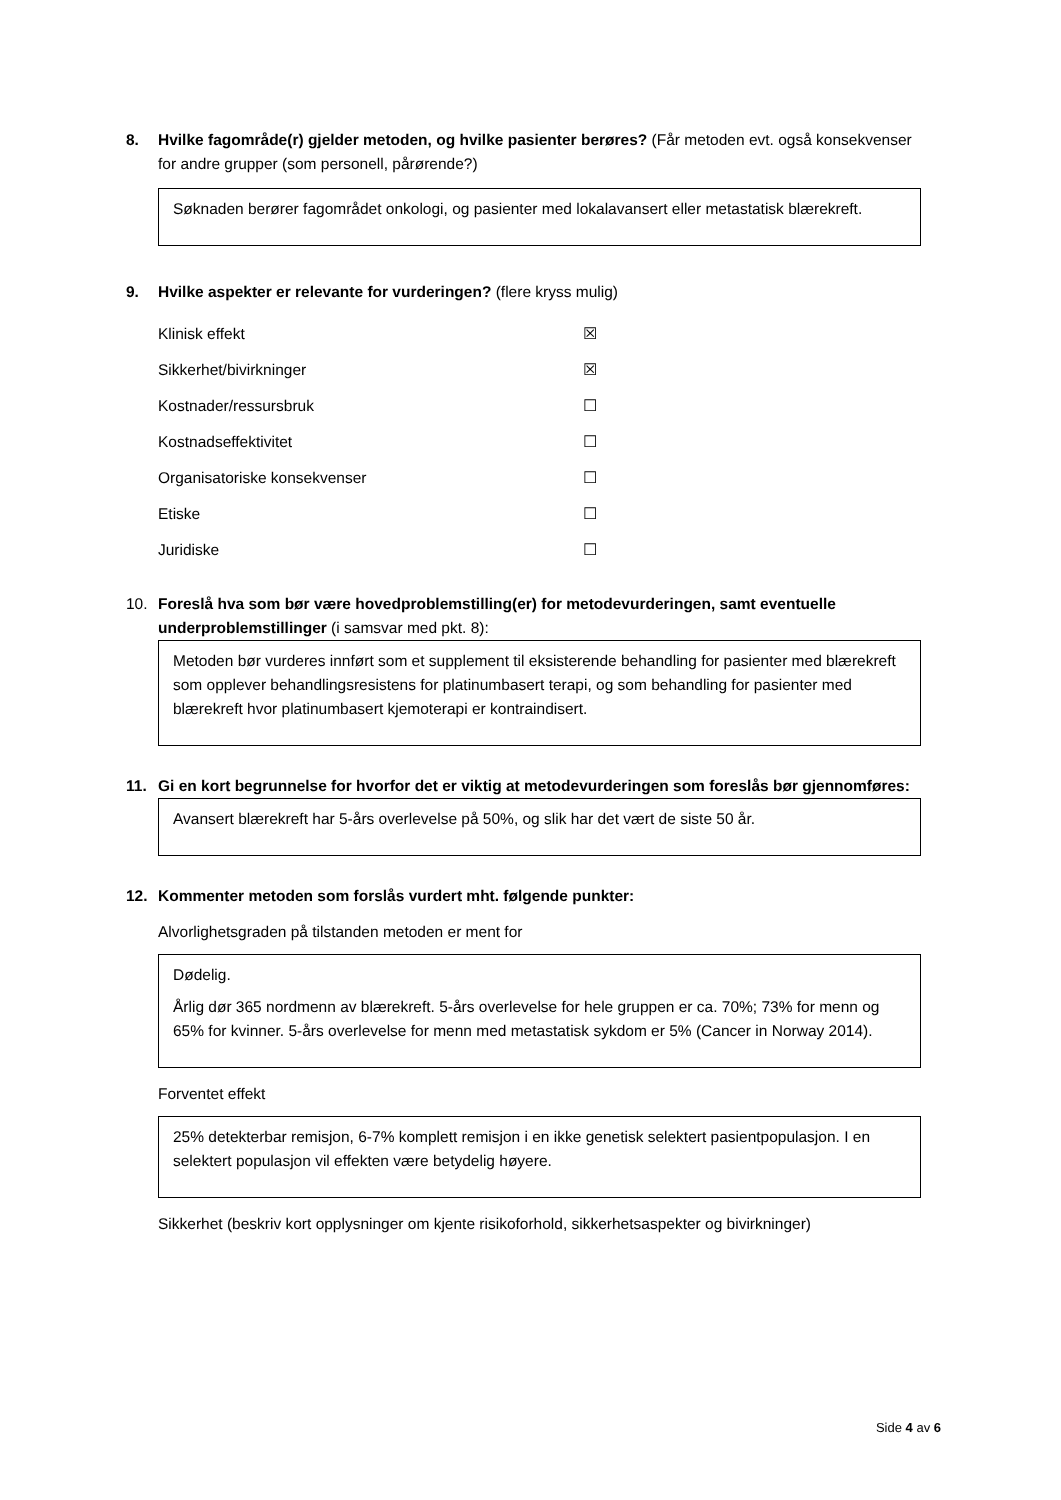8. Hvilke fagområde(r) gjelder metoden, og hvilke pasienter berøres? (Får metoden evt. også konsekvenser for andre grupper (som personell, pårørende?)
Søknaden berører fagområdet onkologi, og pasienter med lokalavansert eller metastatisk blærekreft.
9. Hvilke aspekter er relevante for vurderingen? (flere kryss mulig)
Klinisk effekt ☒
Sikkerhet/bivirkninger ☒
Kostnader/ressursbruk ☐
Kostnadseffektivitet ☐
Organisatoriske konsekvenser ☐
Etiske ☐
Juridiske ☐
10. Foreslå hva som bør være hovedproblemstilling(er) for metodevurderingen, samt eventuelle underproblemstillinger (i samsvar med pkt. 8):
Metoden bør vurderes innført som et supplement til eksisterende behandling for pasienter med blærekreft som opplever behandlingsresistens for platinumbasert terapi, og som behandling for pasienter med blærekreft hvor platinumbasert kjemoterapi er kontraindisert.
11. Gi en kort begrunnelse for hvorfor det er viktig at metodevurderingen som foreslås bør gjennomføres:
Avansert blærekreft har 5-års overlevelse på 50%, og slik har det vært de siste 50 år.
12. Kommenter metoden som forslås vurdert mht. følgende punkter:
Alvorlighetsgraden på tilstanden metoden er ment for
Dødelig.
Årlig dør 365 nordmenn av blærekreft. 5-års overlevelse for hele gruppen er ca. 70%; 73% for menn og 65% for kvinner. 5-års overlevelse for menn med metastatisk sykdom er 5% (Cancer in Norway 2014).
Forventet effekt
25% detekterbar remisjon, 6-7% komplett remisjon i en ikke genetisk selektert pasientpopulasjon. I en selektert populasjon vil effekten være betydelig høyere.
Sikkerhet (beskriv kort opplysninger om kjente risikoforhold, sikkerhetsaspekter og bivirkninger)
Side 4 av 6